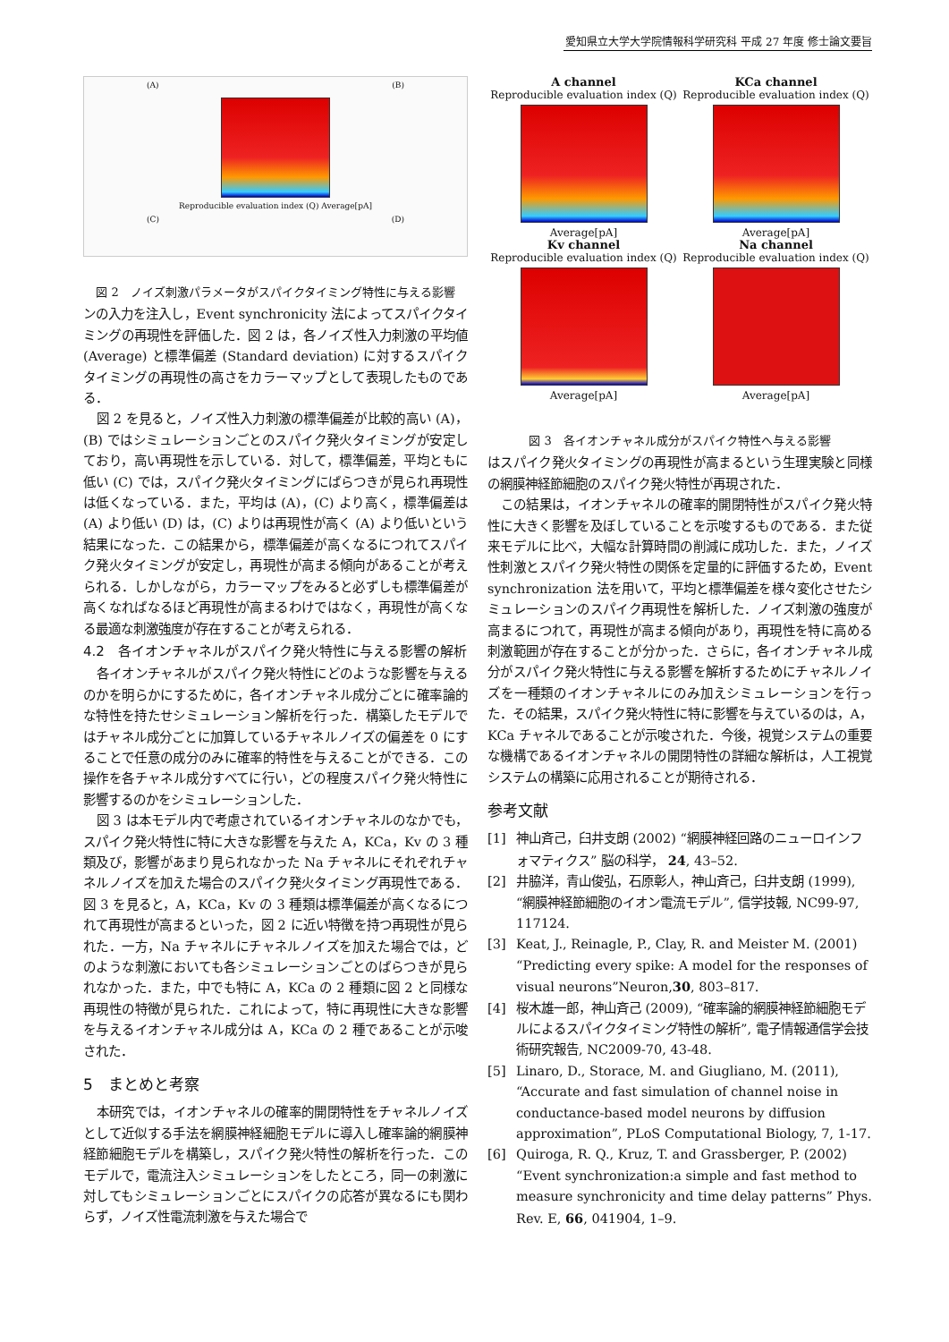愛知県立大学大学院情報科学研究科 平成 27 年度 修士論文要旨
(A) (B)
Reproducible evaluation index (Q) Average[pA]
(C) (D)
図 2　ノイズ刺激パラメータがスパイクタイミング特性に与える影響
ンの入力を注入し，Event synchronicity 法によってスパイクタイミングの再現性を評価した．図 2 は，各ノイズ性入力刺激の平均値 (Average) と標準偏差 (Standard deviation) に対するスパイクタイミングの再現性の高さをカラーマップとして表現したものである．
図 2 を見ると，ノイズ性入力刺激の標準偏差が比較的高い (A)，(B) ではシミュレーションごとのスパイク発火タイミングが安定しており，高い再現性を示している．対して，標準偏差，平均ともに低い (C) では，スパイク発火タイミングにばらつきが見られ再現性は低くなっている．また，平均は (A)，(C) より高く，標準偏差は (A) より低い (D) は，(C) よりは再現性が高く (A) より低いという結果になった．この結果から，標準偏差が高くなるにつれてスパイク発火タイミングが安定し，再現性が高まる傾向があることが考えられる．しかしながら，カラーマップをみると必ずしも標準偏差が高くなればなるほど再現性が高まるわけではなく，再現性が高くなる最適な刺激強度が存在することが考えられる．
4.2　各イオンチャネルがスパイク発火特性に与える影響の解析
各イオンチャネルがスパイク発火特性にどのような影響を与えるのかを明らかにするために，各イオンチャネル成分ごとに確率論的な特性を持たせシミュレーション解析を行った．構築したモデルではチャネル成分ごとに加算しているチャネルノイズの偏差を 0 にすることで任意の成分のみに確率的特性を与えることができる．この操作を各チャネル成分すべてに行い，どの程度スパイク発火特性に影響するのかをシミュレーションした．
図 3 は本モデル内で考慮されているイオンチャネルのなかでも，スパイク発火特性に特に大きな影響を与えた A，KCa，Kv の 3 種類及び，影響があまり見られなかった Na チャネルにそれぞれチャネルノイズを加えた場合のスパイク発火タイミング再現性である．図 3 を見ると，A，KCa，Kv の 3 種類は標準偏差が高くなるにつれて再現性が高まるといった，図 2 に近い特徴を持つ再現性が見られた．一方，Na チャネルにチャネルノイズを加えた場合では，どのような刺激においても各シミュレーションごとのばらつきが見られなかった．また，中でも特に A，KCa の 2 種類に図 2 と同様な再現性の特徴が見られた．これによって，特に再現性に大きな影響を与えるイオンチャネル成分は A，KCa の 2 種であることが示唆された．
5　まとめと考察
本研究では，イオンチャネルの確率的開閉特性をチャネルノイズとして近似する手法を網膜神経細胞モデルに導入し確率論的網膜神経節細胞モデルを構築し，スパイク発火特性の解析を行った．このモデルで，電流注入シミュレーションをしたところ，同一の刺激に対してもシミュレーションごとにスパイクの応答が異なるにも関わらず，ノイズ性電流刺激を与えた場合で
A channel
Reproducible evaluation index (Q)
Average[pA]
KCa channel
Reproducible evaluation index (Q)
Average[pA]
Kv channel
Reproducible evaluation index (Q)
Average[pA]
Na channel
Reproducible evaluation index (Q)
Average[pA]
図 3　各イオンチャネル成分がスパイク特性へ与える影響
はスパイク発火タイミングの再現性が高まるという生理実験と同様の網膜神経節細胞のスパイク発火特性が再現された．
この結果は，イオンチャネルの確率的開閉特性がスパイク発火特性に大きく影響を及ぼしていることを示唆するものである．また従来モデルに比べ，大幅な計算時間の削減に成功した．また，ノイズ性刺激とスパイク発火特性の関係を定量的に評価するため，Event synchronization 法を用いて，平均と標準偏差を様々変化させたシミュレーションのスパイク再現性を解析した．ノイズ刺激の強度が高まるにつれて，再現性が高まる傾向があり，再現性を特に高める刺激範囲が存在することが分かった．さらに，各イオンチャネル成分がスパイク発火特性に与える影響を解析するためにチャネルノイズを一種類のイオンチャネルにのみ加えシミュレーションを行った．その結果，スパイク発火特性に特に影響を与えているのは，A，KCa チャネルであることが示唆された．今後，視覚システムの重要な機構であるイオンチャネルの開閉特性の詳細な解析は，人工視覚システムの構築に応用されることが期待される．
参考文献
[1] 神山斉己，臼井支朗 (2002) “網膜神経回路のニューロインフォマティクス” 脳の科学， 24, 43–52.
[2] 井脇洋，青山俊弘，石原彰人，神山斉己，臼井支朗 (1999), “網膜神経節細胞のイオン電流モデル”, 信学技報, NC99-97, 117124.
[3] Keat, J., Reinagle, P., Clay, R. and Meister M. (2001) “Predicting every spike: A model for the responses of visual neurons”Neuron,30, 803–817.
[4] 桜木雄一郎，神山斉己 (2009), “確率論的網膜神経節細胞モデルによるスパイクタイミング特性の解析”, 電子情報通信学会技術研究報告, NC2009-70, 43-48.
[5] Linaro, D., Storace, M. and Giugliano, M. (2011), “Accurate and fast simulation of channel noise in conductance-based model neurons by diffusion approximation”, PLoS Computational Biology, 7, 1-17.
[6] Quiroga, R. Q., Kruz, T. and Grassberger, P. (2002) “Event synchronization:a simple and fast method to measure synchronicity and time delay patterns” Phys. Rev. E, 66, 041904, 1–9.